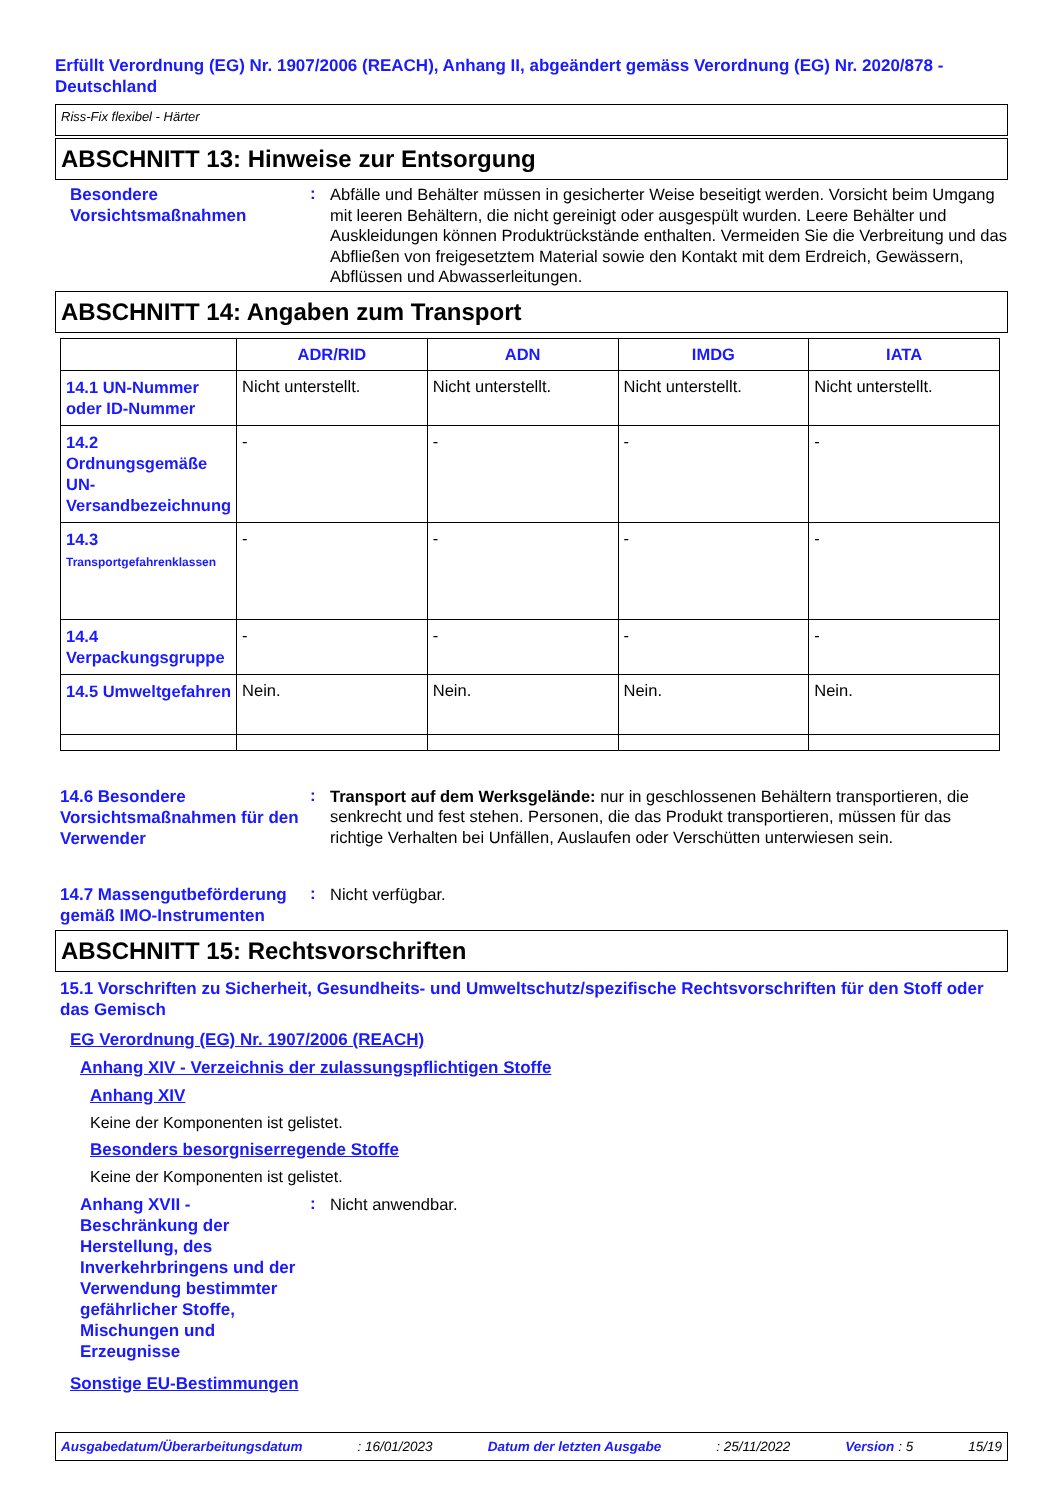Erfüllt Verordnung (EG) Nr. 1907/2006 (REACH), Anhang II, abgeändert gemäss Verordnung (EG) Nr. 2020/878 - Deutschland
Riss-Fix flexibel - Härter
ABSCHNITT 13: Hinweise zur Entsorgung
Besondere Vorsichtsmaßnahmen
:
Abfälle und Behälter müssen in gesicherter Weise beseitigt werden. Vorsicht beim Umgang mit leeren Behältern, die nicht gereinigt oder ausgespült wurden. Leere Behälter und Auskleidungen können Produktrückstände enthalten. Vermeiden Sie die Verbreitung und das Abfließen von freigesetztem Material sowie den Kontakt mit dem Erdreich, Gewässern, Abflüssen und Abwasserleitungen.
ABSCHNITT 14: Angaben zum Transport
| | ADR/RID | ADN | IMDG | IATA |
| --- | --- | --- | --- | --- |
| 14.1 UN-Nummer oder ID-Nummer | Nicht unterstellt. | Nicht unterstellt. | Nicht unterstellt. | Nicht unterstellt. |
| 14.2 Ordnungsgemäße UN-Versandbezeichnung | - | - | - | - |
| 14.3 Transportgefahrenklassen | - | - | - | - |
| 14.4 Verpackungsgruppe | - | - | - | - |
| 14.5 Umweltgefahren | Nein. | Nein. | Nein. | Nein. |
14.6 Besondere Vorsichtsmaßnahmen für den Verwender
:
Transport auf dem Werksgelände: nur in geschlossenen Behältern transportieren, die senkrecht und fest stehen. Personen, die das Produkt transportieren, müssen für das richtige Verhalten bei Unfällen, Auslaufen oder Verschütten unterwiesen sein.
14.7 Massengutbeförderung gemäß IMO-Instrumenten
:
Nicht verfügbar.
ABSCHNITT 15: Rechtsvorschriften
15.1 Vorschriften zu Sicherheit, Gesundheits- und Umweltschutz/spezifische Rechtsvorschriften für den Stoff oder das Gemisch
EG Verordnung (EG) Nr. 1907/2006 (REACH)
Anhang XIV - Verzeichnis der zulassungspflichtigen Stoffe
Anhang XIV
Keine der Komponenten ist gelistet.
Besonders besorgniserregende Stoffe
Keine der Komponenten ist gelistet.
Anhang XVII - Beschränkung der Herstellung, des Inverkehrbringens und der Verwendung bestimmter gefährlicher Stoffe, Mischungen und Erzeugnisse
:
Nicht anwendbar.
Sonstige EU-Bestimmungen
Ausgabedatum/Überarbeitungsdatum : 16/01/2023 Datum der letzten Ausgabe : 25/11/2022 Version : 5 15/19